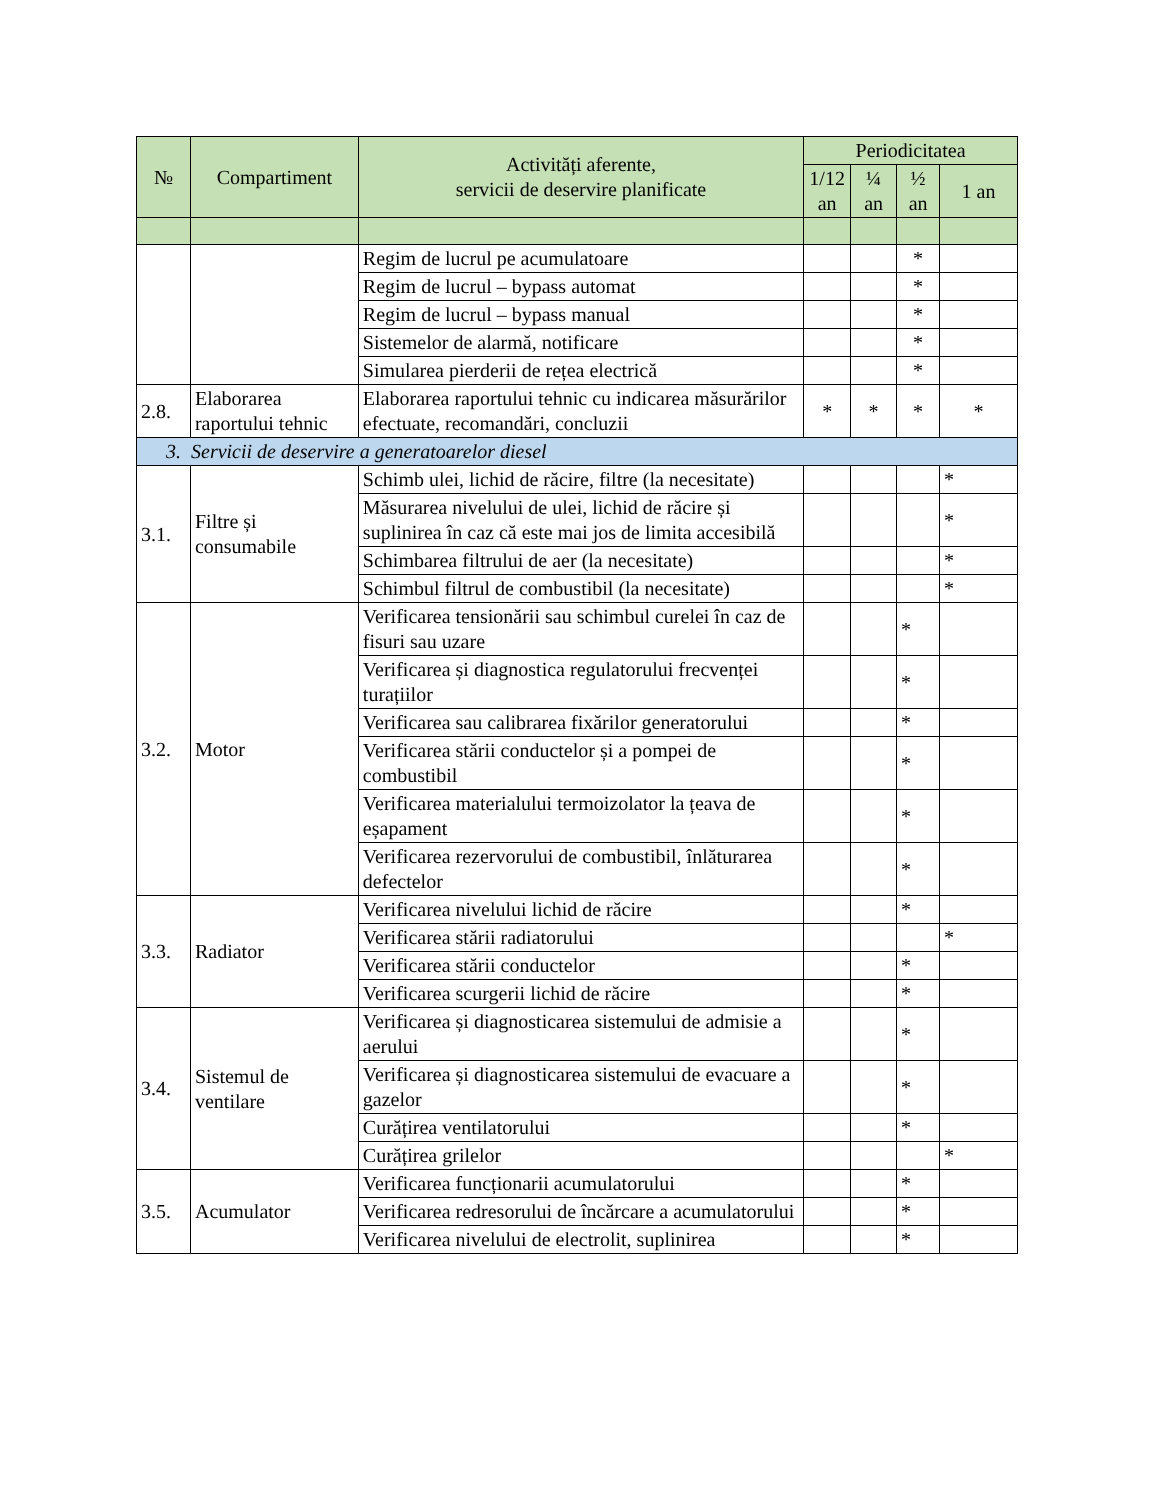| № | Compartiment | Activități aferente, servicii de deservire planificate | Periodicitatea | | | |
| --- | --- | --- | --- | --- | --- | --- |
| | | | 1/12 an | ¼ an | ½ an | 1 an |
| | | Regim de lucrul pe acumulatoare | | | * | |
| | | Regim de lucrul – bypass automat | | | * | |
| | | Regim de lucrul – bypass manual | | | * | |
| | | Sistemelor de alarmă, notificare | | | * | |
| | | Simularea pierderii de rețea electrică | | | * | |
| 2.8. | Elaborarea raportului tehnic | Elaborarea raportului tehnic cu indicarea măsurărilor efectuate, recomandări, concluzii | * | * | * | * |
| 3. Servicii de deservire a generatoarelor diesel | | | | | | |
| 3.1. | Filtre și consumabile | Schimb ulei, lichid de răcire, filtre (la necesitate) | | | | * |
| | | Măsurarea nivelului de ulei, lichid de răcire și suplinirea în caz că este mai jos de limita accesibilă | | | | * |
| | | Schimbarea filtrului de aer (la necesitate) | | | | * |
| | | Schimbul filtrul de combustibil (la necesitate) | | | | * |
| 3.2. | Motor | Verificarea tensionării sau schimbul curelei în caz de fisuri sau uzare | | | * | |
| | | Verificarea și diagnostica regulatorului frecvenței turațiilor | | | * | |
| | | Verificarea sau calibrarea fixărilor generatorului | | | * | |
| | | Verificarea stării conductelor și a pompei de combustibil | | | * | |
| | | Verificarea materialului termoizolator la țeava de eșapament | | | * | |
| | | Verificarea rezervorului de combustibil, înlăturarea defectelor | | | * | |
| 3.3. | Radiator | Verificarea nivelului lichid de răcire | | | * | |
| | | Verificarea stării radiatorului | | | | * |
| | | Verificarea stării conductelor | | | * | |
| | | Verificarea scurgerii lichid de răcire | | | * | |
| 3.4. | Sistemul de ventilare | Verificarea și diagnosticarea sistemului de admisie a aerului | | | * | |
| | | Verificarea și diagnosticarea sistemului de evacuare a gazelor | | | * | |
| | | Curățirea ventilatorului | | | * | |
| | | Curățirea grilelor | | | | * |
| 3.5. | Acumulator | Verificarea funcționarii acumulatorului | | | * | |
| | | Verificarea redresorului de încărcare a acumulatorului | | | * | |
| | | Verificarea nivelului de electrolit, suplinirea | | | * | |